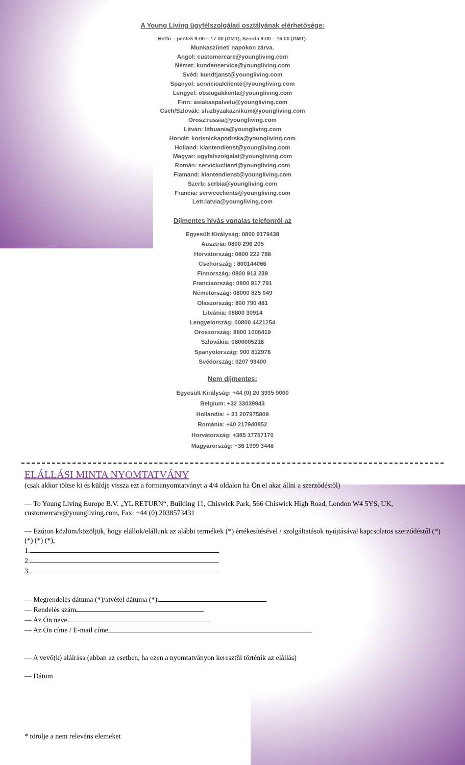A Young Living ügyfélszolgálati osztályának elérhetősége:
Hétfő – péntek 9:00 – 17:00 (GMT), Szerda 9:00 – 16:00 (GMT).
Munkaszüneti napokon zárva.
Angol: customercare@youngliving.com
Német: kundenservice@youngliving.com
Svéd: kundtjanst@youngliving.com
Spanyol: servicioalcliente@youngliving.com
Lengyel: obslugaklienta@youngliving.com
Finn: asiakaspalvelu@youngliving.com
Cseh/Szlovák: sluzbyzakaznikum@youngliving.com
Orosz:russia@youngliving.com
Litván: lithuania@youngliving.com
Horvát: korisnickapodrska@youngliving.com
Holland: klantendienst@youngliving.com
Magyar: ugyfelszolgalat@youngliving.com
Román: serviciuclienti@youngliving.com
Flamand: klantendienst@youngliving.com
Szerb: serbia@youngliving.com
Francia: serviceclients@youngliving.com
Lett:latvia@youngliving.com
Díjmentes hívás vonalas telefonról az
Egyesült Királyság: 0800 9179438
Ausztria: 0800 296 205
Horvátország: 0800 222 788
Csehország : 800144066
Finnország: 0800 913 239
Franciaország: 0800 917 791
Németország: 08000 825 049
Olaszország: 800 790 481
Litvánia: 08800 30914
Lengyelország: 00800 4421254
Oroszország: 8800 1006419
Szlovákia: 0800005216
Spanyolország: 900 812976
Svédország: 0207 93400
Nem díjmentes:
Egyesült Királyság: +44 (0) 20 3935 9000
Belgium: +32 33039943
Hollandia: + 31 207975809
Románia: +40 217940852
Horvátország: +385 17757170
Magyarország: +36 1999 3448
ELÁLLÁSI MINTA NYOMTATVÁNY
(csak akkor töltse ki és küldje vissza ezt a formanyomtatványt a 4/4 oldalon ha Ön el akar állni a szerződéstől)
— To Young Living Europe B.V. „YL RETURN“, Building 11, Chiswick Park, 566 Chiswick High Road, London W4 5YS, UK, customercare@youngliving.com, Fax: +44 (0) 2038573431
— Ezúton közlöm/közöljük, hogy elállok/elállunk az alábbi termékek (*) értékesítésével / szolgáltatások nyújtásával kapcsolatos szerződéstől (*) (*) (*) (*),
1.
2.
3.
— Megrendelés dátuma (*)/átvétel dátuma (*),
— Rendelés szám
— Az Ön neve
— Az Ön címe / E-mail címe
— A vevő(k) aláírása (abban az esetben, ha ezen a nyomtatványon keresztül történik az elállás)
— Dátum
* törölje a nem releváns elemeket